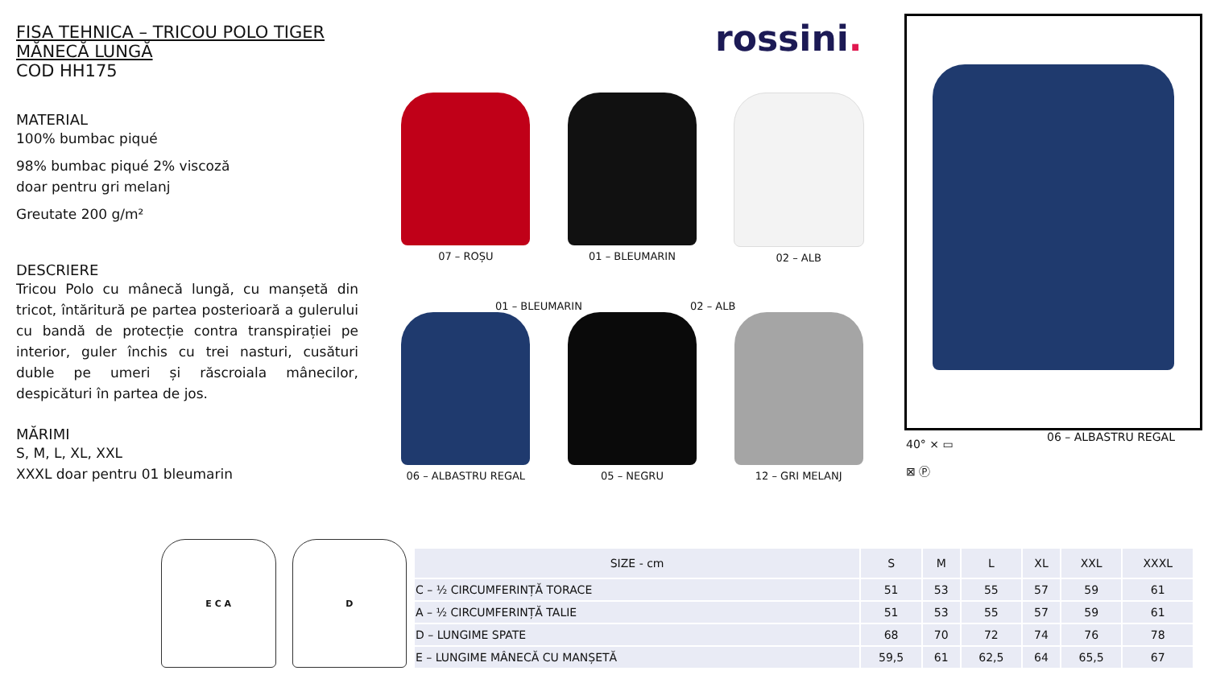FISA TEHNICA – TRICOU POLO TIGER MĂNECĂ LUNGĂ
COD HH175
MATERIAL
100% bumbac piqué
98% bumbac piqué 2% viscoză
doar pentru gri melanj
Greutate 200 g/m²
DESCRIERE
Tricou Polo cu mânecă lungă, cu manșetă din tricot, întăritură pe partea posterioară a gulerului cu bandă de protecție contra transpirației pe interior, guler închis cu trei nasturi, cusături duble pe umeri și răscroiala mânecilor, despicături în partea de jos.
MĂRIMI
S, M, L, XL, XXL
XXXL doar pentru 01 bleumarin
rossini.
07 – ROȘU
01 – BLEUMARIN
02 – ALB
06 – ALBASTRU REGAL
05 – NEGRU
12 – GRI MELANJ
01 – BLEUMARIN 02 – ALB
40° ⨯ ▭
⊠ Ⓟ
06 – ALBASTRU REGAL
E C A D
| SIZE - cm | S | M | L | XL | XXL | XXXL |
| --- | --- | --- | --- | --- | --- | --- |
| C – ½ CIRCUMFERINȚĂ TORACE | 51 | 53 | 55 | 57 | 59 | 61 |
| A – ½ CIRCUMFERINȚĂ TALIE | 51 | 53 | 55 | 57 | 59 | 61 |
| D – LUNGIME SPATE | 68 | 70 | 72 | 74 | 76 | 78 |
| E – LUNGIME MÂNECĂ CU MANȘETĂ | 59,5 | 61 | 62,5 | 64 | 65,5 | 67 |